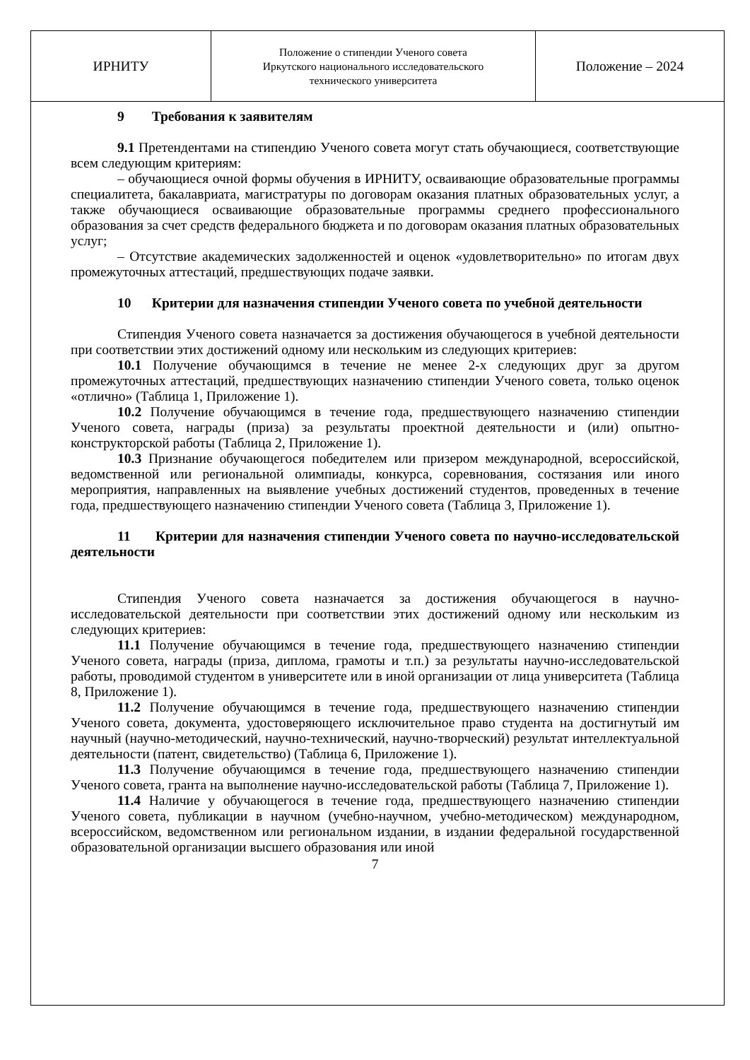| ИРНИТУ | Положение о стипендии Ученого совета Иркутского национального исследовательского технического университета | Положение – 2024 |
9 Требования к заявителям
9.1 Претендентами на стипендию Ученого совета могут стать обучающиеся, соответствующие всем следующим критериям:
– обучающиеся очной формы обучения в ИРНИТУ, осваивающие образовательные программы специалитета, бакалавриата, магистратуры по договорам оказания платных образовательных услуг, а также обучающиеся осваивающие образовательные программы среднего профессионального образования за счет средств федерального бюджета и по договорам оказания платных образовательных услуг;
– Отсутствие академических задолженностей и оценок «удовлетворительно» по итогам двух промежуточных аттестаций, предшествующих подаче заявки.
10 Критерии для назначения стипендии Ученого совета по учебной деятельности
Стипендия Ученого совета назначается за достижения обучающегося в учебной деятельности при соответствии этих достижений одному или нескольким из следующих критериев:
10.1 Получение обучающимся в течение не менее 2-х следующих друг за другом промежуточных аттестаций, предшествующих назначению стипендии Ученого совета, только оценок «отлично» (Таблица 1, Приложение 1).
10.2 Получение обучающимся в течение года, предшествующего назначению стипендии Ученого совета, награды (приза) за результаты проектной деятельности и (или) опытно-конструкторской работы (Таблица 2, Приложение 1).
10.3 Признание обучающегося победителем или призером международной, всероссийской, ведомственной или региональной олимпиады, конкурса, соревнования, состязания или иного мероприятия, направленных на выявление учебных достижений студентов, проведенных в течение года, предшествующего назначению стипендии Ученого совета (Таблица 3, Приложение 1).
11 Критерии для назначения стипендии Ученого совета по научно-исследовательской деятельности
Стипендия Ученого совета назначается за достижения обучающегося в научно-исследовательской деятельности при соответствии этих достижений одному или нескольким из следующих критериев:
11.1 Получение обучающимся в течение года, предшествующего назначению стипендии Ученого совета, награды (приза, диплома, грамоты и т.п.) за результаты научно-исследовательской работы, проводимой студентом в университете или в иной организации от лица университета (Таблица 8, Приложение 1).
11.2 Получение обучающимся в течение года, предшествующего назначению стипендии Ученого совета, документа, удостоверяющего исключительное право студента на достигнутый им научный (научно-методический, научно-технический, научно-творческий) результат интеллектуальной деятельности (патент, свидетельство) (Таблица 6, Приложение 1).
11.3 Получение обучающимся в течение года, предшествующего назначению стипендии Ученого совета, гранта на выполнение научно-исследовательской работы (Таблица 7, Приложение 1).
11.4 Наличие у обучающегося в течение года, предшествующего назначению стипендии Ученого совета, публикации в научном (учебно-научном, учебно-методическом) международном, всероссийском, ведомственном или региональном издании, в издании федеральной государственной образовательной организации высшего образования или иной
7